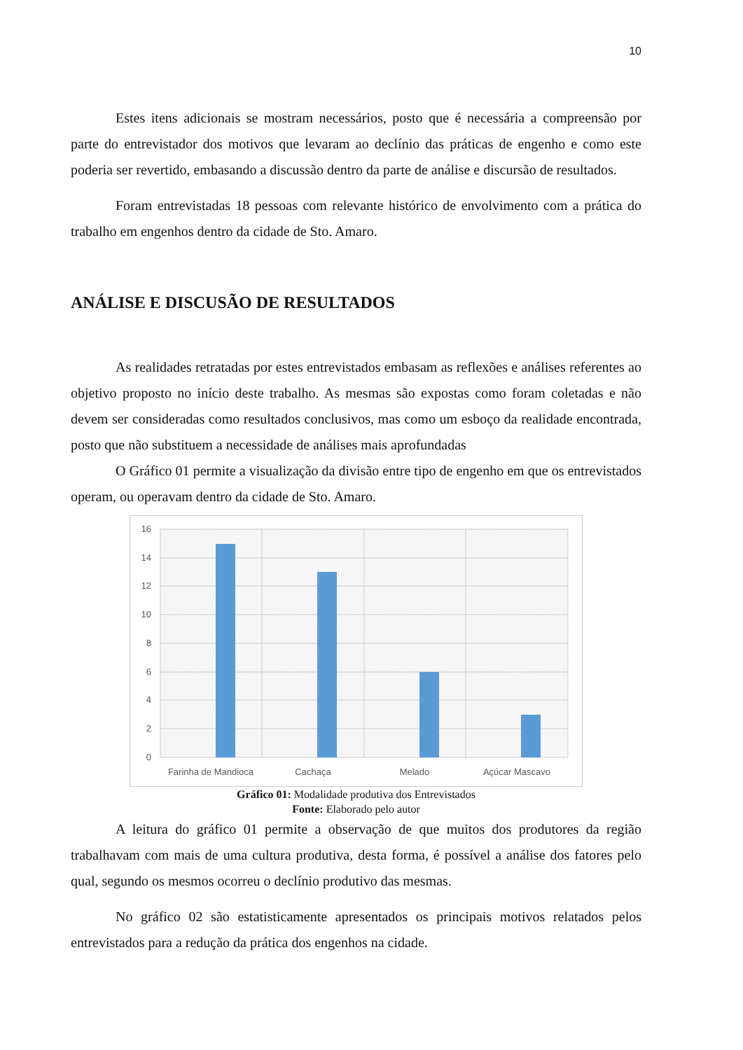10
Estes itens adicionais se mostram necessários, posto que é necessária a compreensão por parte do entrevistador dos motivos que levaram ao declínio das práticas de engenho e como este poderia ser revertido, embasando a discussão dentro da parte de análise e discursão de resultados.
Foram entrevistadas 18 pessoas com relevante histórico de envolvimento com a prática do trabalho em engenhos dentro da cidade de Sto. Amaro.
ANÁLISE E DISCUSÃO DE RESULTADOS
As realidades retratadas por estes entrevistados embasam as reflexões e análises referentes ao objetivo proposto no início deste trabalho. As mesmas são expostas como foram coletadas e não devem ser consideradas como resultados conclusivos, mas como um esboço da realidade encontrada, posto que não substituem a necessidade de análises mais aprofundadas
O Gráfico 01 permite a visualização da divisão entre tipo de engenho em que os entrevistados operam, ou operavam dentro da cidade de Sto. Amaro.
16
14
12
10
8
6
4
2
0
Farinha de Mandioca
Cachaça
Melado
Açúcar Mascavo
Gráfico 01: Modalidade produtiva dos Entrevistados
Fonte: Elaborado pelo autor
A leitura do gráfico 01 permite a observação de que muitos dos produtores da região trabalhavam com mais de uma cultura produtiva, desta forma, é possível a análise dos fatores pelo qual, segundo os mesmos ocorreu o declínio produtivo das mesmas.
No gráfico 02 são estatisticamente apresentados os principais motivos relatados pelos entrevistados para a redução da prática dos engenhos na cidade.